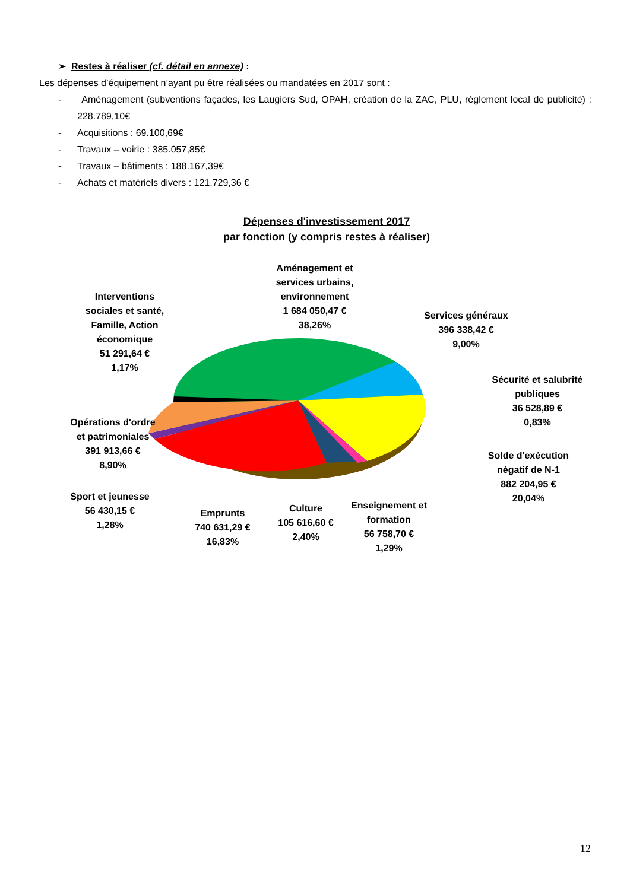➢ Restes à réaliser (cf. détail en annexe) :
Les dépenses d’équipement n’ayant pu être réalisées ou mandatées en 2017 sont :
- Aménagement (subventions façades, les Laugiers Sud, OPAH, création de la ZAC, PLU, règlement local de publicité) : 228.789,10€
- Acquisitions : 69.100,69€
- Travaux – voirie : 385.057,85€
- Travaux – bâtiments : 188.167,39€
- Achats et matériels divers : 121.729,36 €
Dépenses d'investissement 2017
par fonction (y compris restes à réaliser)
Aménagement et services urbains, environnement
1 684 050,47 €
38,26%
Interventions sociales et santé, Famille, Action économique
51 291,64 €
1,17%
Services généraux
396 338,42 €
9,00%
Sécurité et salubrité publiques
36 528,89 €
0,83%
Opérations d'ordre et patrimoniales
391 913,66 €
8,90%
Solde d'exécution négatif de N-1
882 204,95 €
20,04%
Sport et jeunesse
56 430,15 €
1,28%
Emprunts
740 631,29 €
16,83%
Culture
105 616,60 €
2,40%
Enseignement et formation
56 758,70 €
1,29%
12